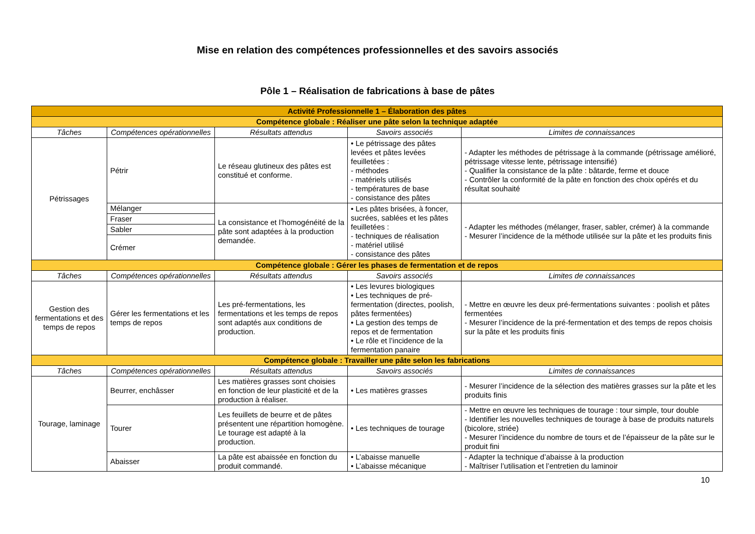Mise en relation des compétences professionnelles et des savoirs associés
Pôle 1 – Réalisation de fabrications à base de pâtes
| Activité Professionnelle 1 – Élaboration des pâtes | | | | |
| Compétence globale : Réaliser une pâte selon la technique adaptée | | | | |
| Tâches | Compétences opérationnelles | Résultats attendus | Savoirs associés | Limites de connaissances |
| Pétrissages | Pétrir | Le réseau glutineux des pâtes est constitué et conforme. | • Le pétrissage des pâtes levées et pâtes levées feuilletées : - méthodes - matériels utilisés - températures de base - consistance des pâtes | - Adapter les méthodes de pétrissage à la commande (pétrissage amélioré, pétrissage vitesse lente, pétrissage intensifié) - Qualifier la consistance de la pâte : bâtarde, ferme et douce - Contrôler la conformité de la pâte en fonction des choix opérés et du résultat souhaité |
| | Mélanger | La consistance et l’homogénéité de la pâte sont adaptées à la production demandée. | • Les pâtes brisées, à foncer, sucrées, sablées et les pâtes feuilletées : - techniques de réalisation - matériel utilisé - consistance des pâtes | - Adapter les méthodes (mélanger, fraser, sabler, crémer) à la commande - Mesurer l’incidence de la méthode utilisée sur la pâte et les produits finis |
| | Fraser | | | |
| | Sabler | | | |
| | Crémer | | | |
| Compétence globale : Gérer les phases de fermentation et de repos | | | | |
| Tâches | Compétences opérationnelles | Résultats attendus | Savoirs associés | Limites de connaissances |
| Gestion des fermentations et des temps de repos | Gérer les fermentations et les temps de repos | Les pré-fermentations, les fermentations et les temps de repos sont adaptés aux conditions de production. | • Les levures biologiques • Les techniques de pré-fermentation (directes, poolish, pâtes fermentées) • La gestion des temps de repos et de fermentation • Le rôle et l’incidence de la fermentation panaire | - Mettre en œuvre les deux pré-fermentations suivantes : poolish et pâtes fermentées - Mesurer l’incidence de la pré-fermentation et des temps de repos choisis sur la pâte et les produits finis |
| Compétence globale : Travailler une pâte selon les fabrications | | | | |
| Tâches | Compétences opérationnelles | Résultats attendus | Savoirs associés | Limites de connaissances |
| Tourage, laminage | Beurrer, enchâsser | Les matières grasses sont choisies en fonction de leur plasticité et de la production à réaliser. | • Les matières grasses | - Mesurer l’incidence de la sélection des matières grasses sur la pâte et les produits finis |
| | Tourer | Les feuillets de beurre et de pâtes présentent une répartition homogène. Le tourage est adapté à la production. | • Les techniques de tourage | - Mettre en œuvre les techniques de tourage : tour simple, tour double - Identifier les nouvelles techniques de tourage à base de produits naturels (bicolore, striée) - Mesurer l’incidence du nombre de tours et de l’épaisseur de la pâte sur le produit fini |
| | Abaisser | La pâte est abaissée en fonction du produit commandé. | • L’abaisse manuelle • L’abaisse mécanique | - Adapter la technique d’abaisse à la production - Maîtriser l’utilisation et l’entretien du laminoir |
10